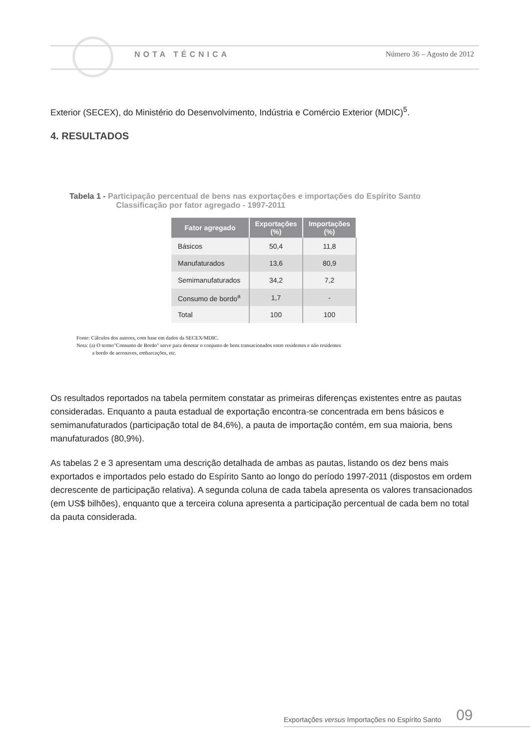NOTA TÉCNICA Número 36 – Agosto de 2012
Exterior (SECEX), do Ministério do Desenvolvimento, Indústria e Comércio Exterior (MDIC)<sup>5</sup>.
4. RESULTADOS
Tabela 1 - Participação percentual de bens nas exportações e importações do Espírito Santo
Classificação por fator agregado - 1997-2011
| Fator agregado | Exportações (%) | Importações (%) |
| --- | --- | --- |
| Básicos | 50,4 | 11,8 |
| Manufaturados | 13,6 | 80,9 |
| Semimanufaturados | 34,2 | 7,2 |
| Consumo de bordo<sup>a</sup> | 1,7 | - |
| Total | 100 | 100 |
Fonte: Cálculos dos autores, com base em dados da SECEX/MDIC.
Nota: (a) O termo"Consumo de Bordo" serve para denotar o conjunto de bens transacionados entre residentes e não residentes
a bordo de aeronaves, embarcações, etc.
Os resultados reportados na tabela permitem constatar as primeiras diferenças existentes entre as pautas consideradas. Enquanto a pauta estadual de exportação encontra-se concentrada em bens básicos e semimanufaturados (participação total de 84,6%), a pauta de importação contém, em sua maioria, bens manufaturados (80,9%).
As tabelas 2 e 3 apresentam uma descrição detalhada de ambas as pautas, listando os dez bens mais exportados e importados pelo estado do Espírito Santo ao longo do período 1997-2011 (dispostos em ordem decrescente de participação relativa). A segunda coluna de cada tabela apresenta os valores transacionados (em US$ bilhões), enquanto que a terceira coluna apresenta a participação percentual de cada bem no total da pauta considerada.
Exportações versus Importações no Espírito Santo 09